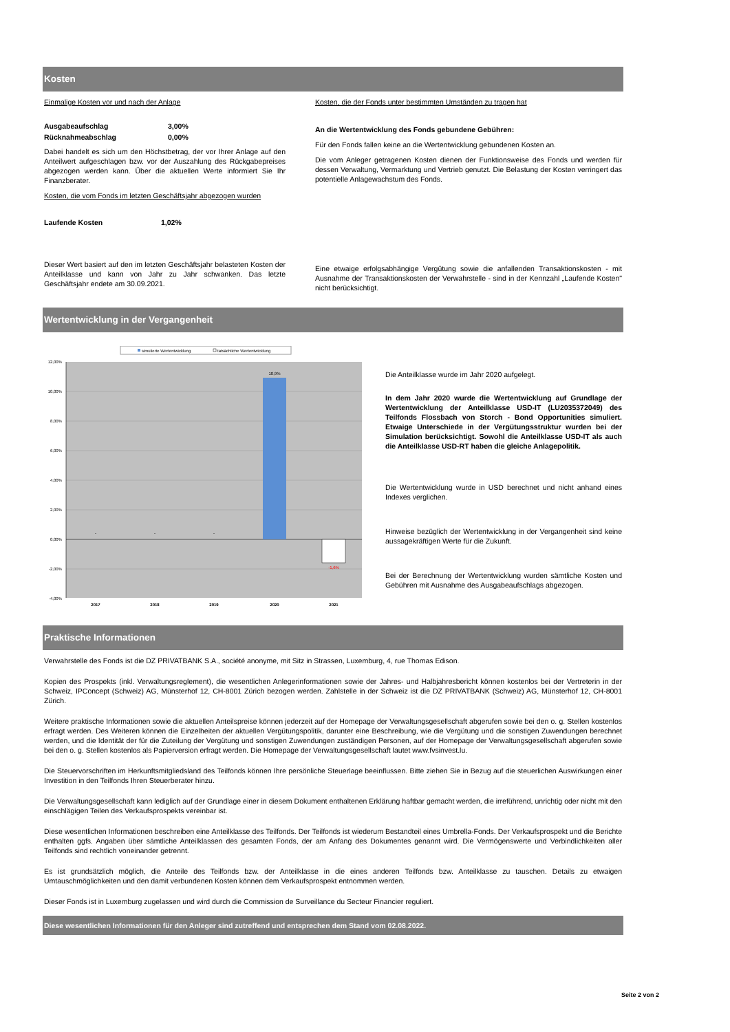Kosten
Einmalige Kosten vor und nach der Anlage
Ausgabeaufschlag 3,00%
Rücknahmeabschlag 0,00%
Dabei handelt es sich um den Höchstbetrag, der vor Ihrer Anlage auf den Anteilwert aufgeschlagen bzw. vor der Auszahlung des Rückgabepreises abgezogen werden kann. Über die aktuellen Werte informiert Sie Ihr Finanzberater.
Kosten, die vom Fonds im letzten Geschäftsjahr abgezogen wurden
Laufende Kosten 1,02%
Dieser Wert basiert auf den im letzten Geschäftsjahr belasteten Kosten der Anteilklasse und kann von Jahr zu Jahr schwanken. Das letzte Geschäftsjahr endete am 30.09.2021.
Kosten, die der Fonds unter bestimmten Umständen zu tragen hat
An die Wertentwicklung des Fonds gebundene Gebühren:
Für den Fonds fallen keine an die Wertentwicklung gebundenen Kosten an.
Die vom Anleger getragenen Kosten dienen der Funktionsweise des Fonds und werden für dessen Verwaltung, Vermarktung und Vertrieb genutzt. Die Belastung der Kosten verringert das potentielle Anlagewachstum des Fonds.
Eine etwaige erfolgsabhängige Vergütung sowie die anfallenden Transaktionskosten - mit Ausnahme der Transaktionskosten der Verwahrstelle - sind in der Kennzahl „Laufende Kosten" nicht berücksichtigt.
Wertentwicklung in der Vergangenheit
simulierte Wertentwicklung
tatsächliche Wertentwicklung
12,00%
10,00%
8,00%
6,00%
4,00%
2,00%
0,00%
-2,00%
-4,00%
10,9%
-1,6%
-
-
-
2017
2018
2019
2020
2021
Die Anteilklasse wurde im Jahr 2020 aufgelegt.
In dem Jahr 2020 wurde die Wertentwicklung auf Grundlage der Wertentwicklung der Anteilklasse USD-IT (LU2035372049) des Teilfonds Flossbach von Storch - Bond Opportunities simuliert. Etwaige Unterschiede in der Vergütungsstruktur wurden bei der Simulation berücksichtigt. Sowohl die Anteilklasse USD-IT als auch die Anteilklasse USD-RT haben die gleiche Anlagepolitik.
Die Wertentwicklung wurde in USD berechnet und nicht anhand eines Indexes verglichen.
Hinweise bezüglich der Wertentwicklung in der Vergangenheit sind keine aussagekräftigen Werte für die Zukunft.
Bei der Berechnung der Wertentwicklung wurden sämtliche Kosten und Gebühren mit Ausnahme des Ausgabeaufschlags abgezogen.
Praktische Informationen
Verwahrstelle des Fonds ist die DZ PRIVATBANK S.A., société anonyme, mit Sitz in Strassen, Luxemburg, 4, rue Thomas Edison.
Kopien des Prospekts (inkl. Verwaltungsreglement), die wesentlichen Anlegerinformationen sowie der Jahres- und Halbjahresbericht können kostenlos bei der Vertreterin in der Schweiz, IPConcept (Schweiz) AG, Münsterhof 12, CH-8001 Zürich bezogen werden. Zahlstelle in der Schweiz ist die DZ PRIVATBANK (Schweiz) AG, Münsterhof 12, CH-8001 Zürich.
Weitere praktische Informationen sowie die aktuellen Anteilspreise können jederzeit auf der Homepage der Verwaltungsgesellschaft abgerufen sowie bei den o. g. Stellen kostenlos erfragt werden. Des Weiteren können die Einzelheiten der aktuellen Vergütungspolitik, darunter eine Beschreibung, wie die Vergütung und die sonstigen Zuwendungen berechnet werden, und die Identität der für die Zuteilung der Vergütung und sonstigen Zuwendungen zuständigen Personen, auf der Homepage der Verwaltungsgesellschaft abgerufen sowie bei den o. g. Stellen kostenlos als Papierversion erfragt werden. Die Homepage der Verwaltungsgesellschaft lautet www.fvsinvest.lu.
Die Steuervorschriften im Herkunftsmitgliedsland des Teilfonds können Ihre persönliche Steuerlage beeinflussen. Bitte ziehen Sie in Bezug auf die steuerlichen Auswirkungen einer Investition in den Teilfonds Ihren Steuerberater hinzu.
Die Verwaltungsgesellschaft kann lediglich auf der Grundlage einer in diesem Dokument enthaltenen Erklärung haftbar gemacht werden, die irreführend, unrichtig oder nicht mit den einschlägigen Teilen des Verkaufsprospekts vereinbar ist.
Diese wesentlichen Informationen beschreiben eine Anteilklasse des Teilfonds. Der Teilfonds ist wiederum Bestandteil eines Umbrella-Fonds. Der Verkaufsprospekt und die Berichte enthalten ggfs. Angaben über sämtliche Anteilklassen des gesamten Fonds, der am Anfang des Dokumentes genannt wird. Die Vermögenswerte und Verbindlichkeiten aller Teilfonds sind rechtlich voneinander getrennt.
Es ist grundsätzlich möglich, die Anteile des Teilfonds bzw. der Anteilklasse in die eines anderen Teilfonds bzw. Anteilklasse zu tauschen. Details zu etwaigen Umtauschmöglichkeiten und den damit verbundenen Kosten können dem Verkaufsprospekt entnommen werden.
Dieser Fonds ist in Luxemburg zugelassen und wird durch die Commission de Surveillance du Secteur Financier reguliert.
Diese wesentlichen Informationen für den Anleger sind zutreffend und entsprechen dem Stand vom 02.08.2022.
Seite 2 von 2